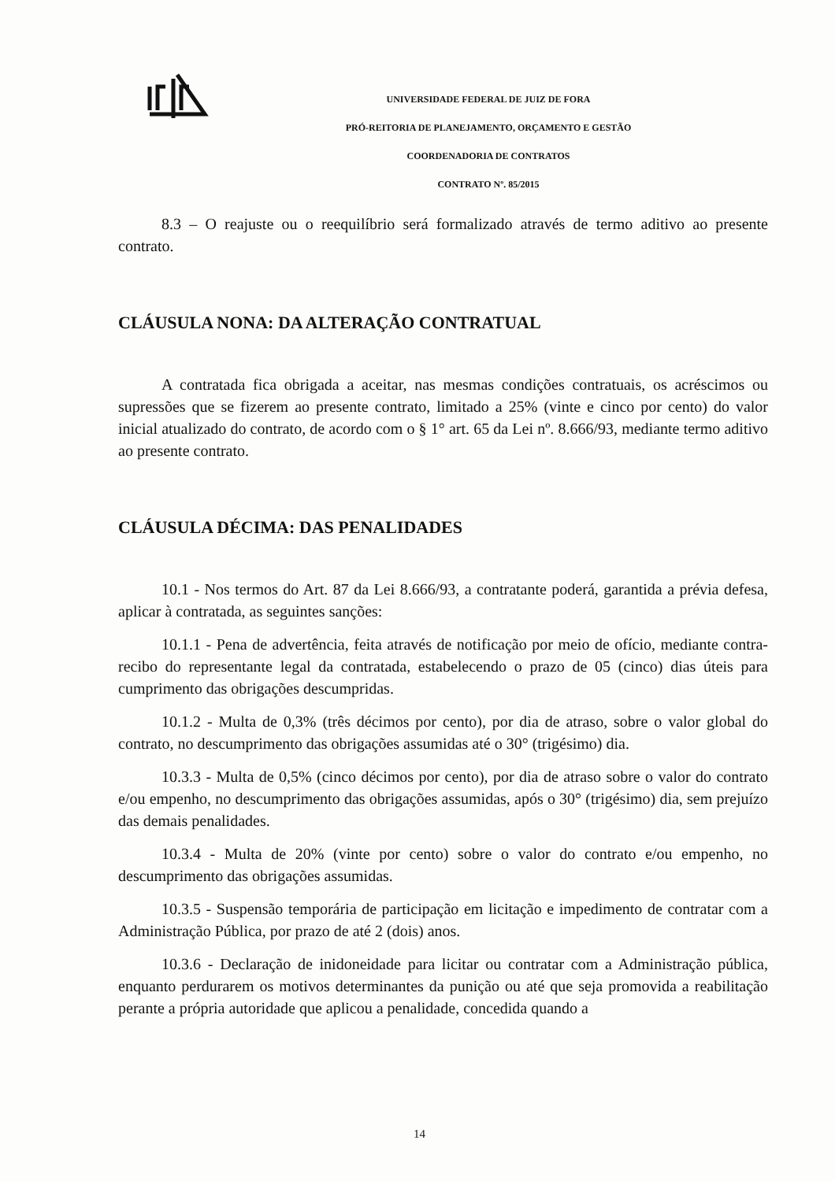UNIVERSIDADE FEDERAL DE JUIZ DE FORA
PRÓ-REITORIA DE PLANEJAMENTO, ORÇAMENTO E GESTÃO
COORDENADORIA DE CONTRATOS
CONTRATO Nº. 85/2015
8.3 – O reajuste ou o reequilíbrio será formalizado através de termo aditivo ao presente contrato.
CLÁUSULA NONA: DA ALTERAÇÃO CONTRATUAL
A contratada fica obrigada a aceitar, nas mesmas condições contratuais, os acréscimos ou supressões que se fizerem ao presente contrato, limitado a 25% (vinte e cinco por cento) do valor inicial atualizado do contrato, de acordo com o § 1° art. 65 da Lei nº. 8.666/93, mediante termo aditivo ao presente contrato.
CLÁUSULA DÉCIMA: DAS PENALIDADES
10.1 - Nos termos do Art. 87 da Lei 8.666/93, a contratante poderá, garantida a prévia defesa, aplicar à contratada, as seguintes sanções:
10.1.1 - Pena de advertência, feita através de notificação por meio de ofício, mediante contra-recibo do representante legal da contratada, estabelecendo o prazo de 05 (cinco) dias úteis para cumprimento das obrigações descumpridas.
10.1.2 - Multa de 0,3% (três décimos por cento), por dia de atraso, sobre o valor global do contrato, no descumprimento das obrigações assumidas até o 30° (trigésimo) dia.
10.3.3 - Multa de 0,5% (cinco décimos por cento), por dia de atraso sobre o valor do contrato e/ou empenho, no descumprimento das obrigações assumidas, após o 30° (trigésimo) dia, sem prejuízo das demais penalidades.
10.3.4 - Multa de 20% (vinte por cento) sobre o valor do contrato e/ou empenho, no descumprimento das obrigações assumidas.
10.3.5 - Suspensão temporária de participação em licitação e impedimento de contratar com a Administração Pública, por prazo de até 2 (dois) anos.
10.3.6 - Declaração de inidoneidade para licitar ou contratar com a Administração pública, enquanto perdurarem os motivos determinantes da punição ou até que seja promovida a reabilitação perante a própria autoridade que aplicou a penalidade, concedida quando a
14